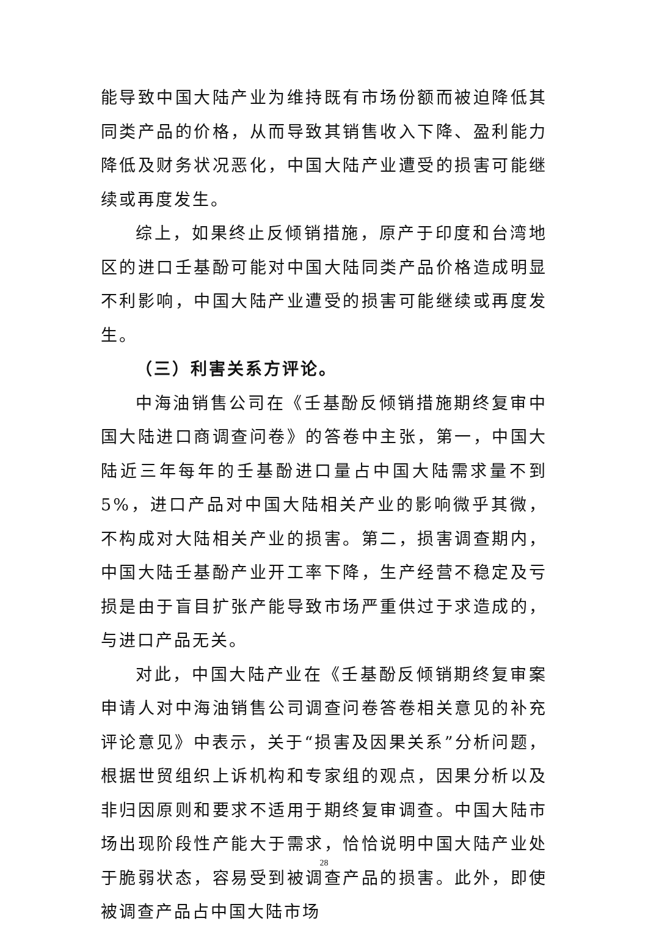能导致中国大陆产业为维持既有市场份额而被迫降低其同类产品的价格，从而导致其销售收入下降、盈利能力降低及财务状况恶化，中国大陆产业遭受的损害可能继续或再度发生。
综上，如果终止反倾销措施，原产于印度和台湾地区的进口壬基酚可能对中国大陆同类产品价格造成明显不利影响，中国大陆产业遭受的损害可能继续或再度发生。
（三）利害关系方评论。
中海油销售公司在《壬基酚反倾销措施期终复审中国大陆进口商调查问卷》的答卷中主张，第一，中国大陆近三年每年的壬基酚进口量占中国大陆需求量不到 5%，进口产品对中国大陆相关产业的影响微乎其微，不构成对大陆相关产业的损害。第二，损害调查期内，中国大陆壬基酚产业开工率下降，生产经营不稳定及亏损是由于盲目扩张产能导致市场严重供过于求造成的，与进口产品无关。
对此，中国大陆产业在《壬基酚反倾销期终复审案申请人对中海油销售公司调查问卷答卷相关意见的补充评论意见》中表示，关于“损害及因果关系”分析问题，根据世贸组织上诉机构和专家组的观点，因果分析以及非归因原则和要求不适用于期终复审调查。中国大陆市场出现阶段性产能大于需求，恰恰说明中国大陆产业处于脆弱状态，容易受到被调查产品的损害。此外，即使被调查产品占中国大陆市场
28